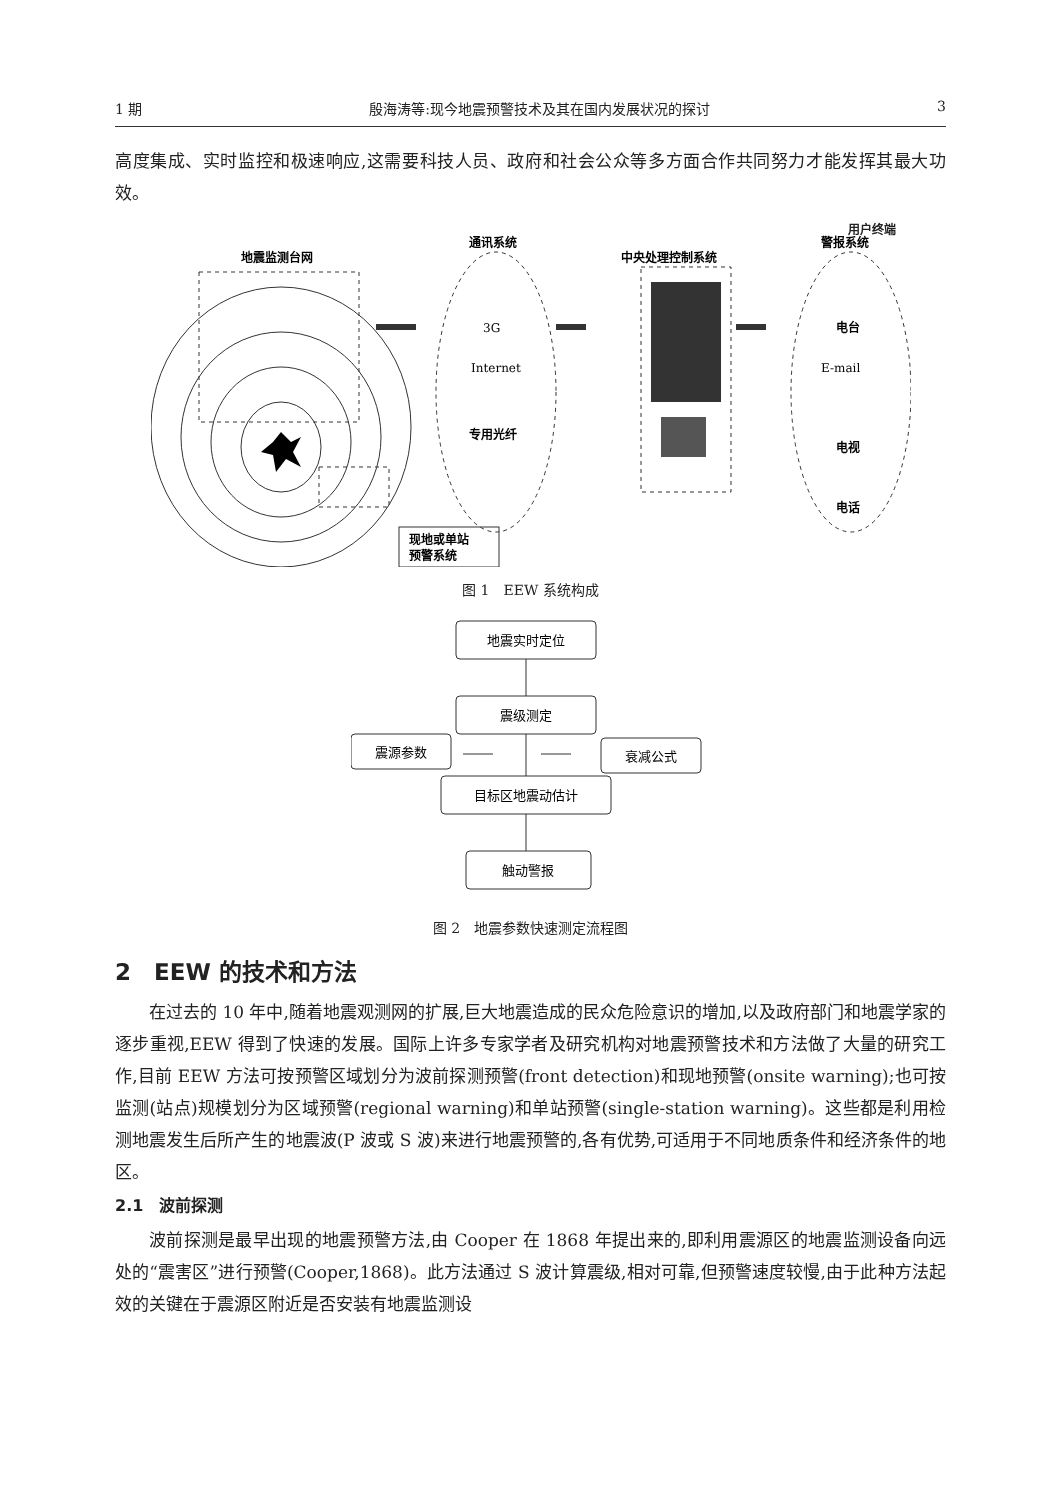1 期 殷海涛等:现今地震预警技术及其在国内发展状况的探讨 3
高度集成、实时监控和极速响应,这需要科技人员、政府和社会公众等多方面合作共同努力才能发挥其最大功效。
地震监测台网
现地或单站
预警系统
通讯系统
3G
Internet
专用光纤
中央处理控制系统
警报系统
电台
E-mail
电视
电话
用户终端
图 1　EEW 系统构成
地震实时定位
震级测定
震源参数
衰减公式
目标区地震动估计
触动警报
图 2　地震参数快速测定流程图
2　EEW 的技术和方法
在过去的 10 年中,随着地震观测网的扩展,巨大地震造成的民众危险意识的增加,以及政府部门和地震学家的逐步重视,EEW 得到了快速的发展。国际上许多专家学者及研究机构对地震预警技术和方法做了大量的研究工作,目前 EEW 方法可按预警区域划分为波前探测预警(front detection)和现地预警(onsite warning);也可按监测(站点)规模划分为区域预警(regional warning)和单站预警(single-station warning)。这些都是利用检测地震发生后所产生的地震波(P 波或 S 波)来进行地震预警的,各有优势,可适用于不同地质条件和经济条件的地区。
2.1　波前探测
波前探测是最早出现的地震预警方法,由 Cooper 在 1868 年提出来的,即利用震源区的地震监测设备向远处的“震害区”进行预警(Cooper,1868)。此方法通过 S 波计算震级,相对可靠,但预警速度较慢,由于此种方法起效的关键在于震源区附近是否安装有地震监测设